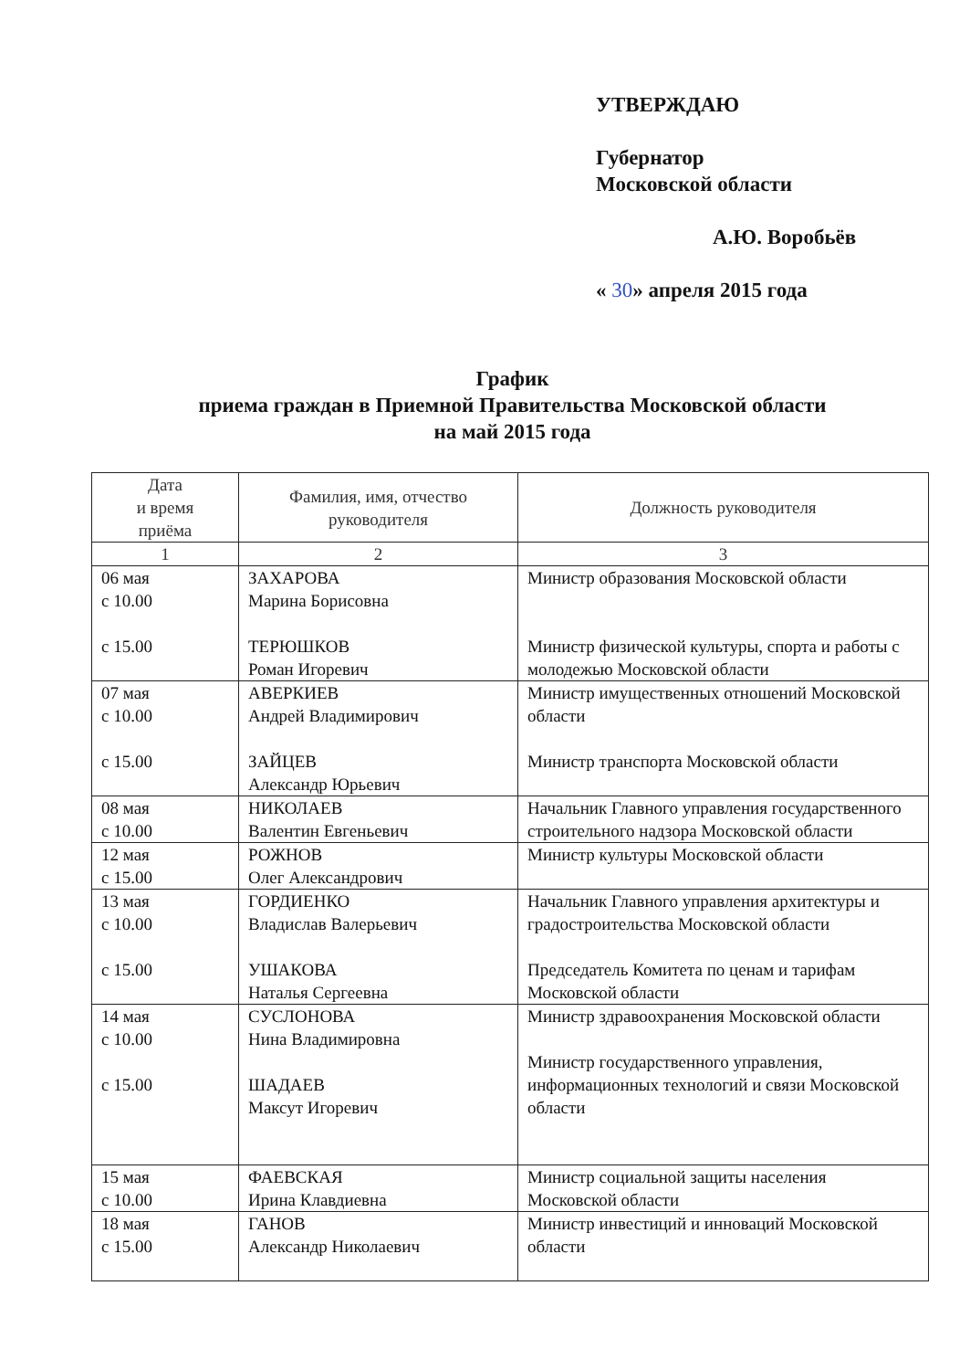УТВЕРЖДАЮ
Губернатор
Московской области
А.Ю. Воробьёв
« 30» апреля 2015 года
График
приема граждан в Приемной Правительства Московской области
на май 2015 года
| Дата и время приёма | Фамилия, имя, отчество руководителя | Должность руководителя |
| --- | --- | --- |
| 1 | 2 | 3 |
| 06 мая с 10.00 с 15.00 | ЗАХАРОВА Марина Борисовна ТЕРЮШКОВ Роман Игоревич | Министр образования Московской области Министр физической культуры, спорта и работы с молодежью Московской области |
| 07 мая с 10.00 с 15.00 | АВЕРКИЕВ Андрей Владимирович ЗАЙЦЕВ Александр Юрьевич | Министр имущественных отношений Московской области Министр транспорта Московской области |
| 08 мая с 10.00 | НИКОЛАЕВ Валентин Евгеньевич | Начальник Главного управления государственного строительного надзора Московской области |
| 12 мая с 15.00 | РОЖНОВ Олег Александрович | Министр культуры Московской области |
| 13 мая с 10.00 с 15.00 | ГОРДИЕНКО Владислав Валерьевич УШАКОВА Наталья Сергеевна | Начальник Главного управления архитектуры и градостроительства Московской области Председатель Комитета по ценам и тарифам Московской области |
| 14 мая с 10.00 с 15.00 | СУСЛОНОВА Нина Владимировна ШАДАЕВ Максут Игоревич | Министр здравоохранения Московской области Министр государственного управления, информационных технологий и связи Московской области |
| 15 мая с 10.00 | ФАЕВСКАЯ Ирина Клавдиевна | Министр социальной защиты населения Московской области |
| 18 мая с 15.00 | ГАНОВ Александр Николаевич | Министр инвестиций и инноваций Московской области |